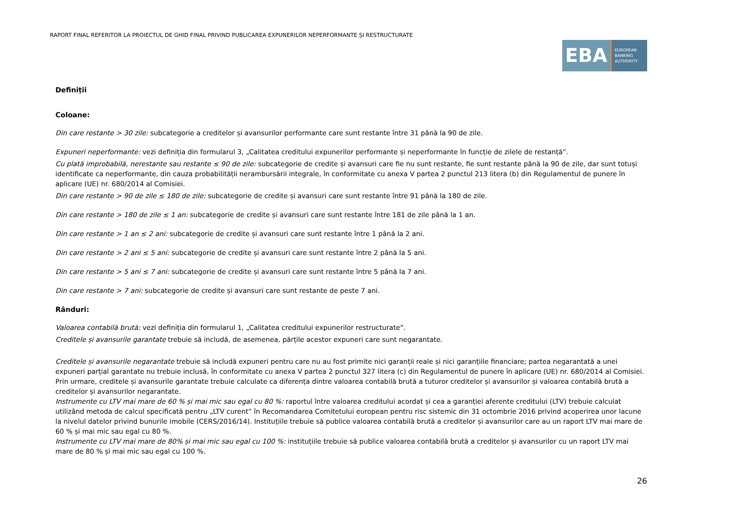RAPORT FINAL REFERITOR LA PROIECTUL DE GHID FINAL PRIVIND PUBLICAREA EXPUNERILOR NEPERFORMANTE ȘI RESTRUCTURATE
EBA
EUROPEAN
BANKING
AUTHORITY
Definiții
Coloane:
Din care restante > 30 zile: subcategorie a creditelor și avansurilor performante care sunt restante între 31 până la 90 de zile.
Expuneri neperformante: vezi definiția din formularul 3, „Calitatea creditului expunerilor performante și neperformante în funcție de zilele de restanță”.
Cu plată improbabilă, nerestante sau restante ≤ 90 de zile: subcategorie de credite și avansuri care fie nu sunt restante, fie sunt restante până la 90 de zile, dar sunt totuși identificate ca neperformante, din cauza probabilității nerambursării integrale, în conformitate cu anexa V partea 2 punctul 213 litera (b) din Regulamentul de punere în aplicare (UE) nr. 680/2014 al Comisiei.
Din care restante > 90 de zile ≤ 180 de zile: subcategorie de credite și avansuri care sunt restante între 91 până la 180 de zile.
Din care restante > 180 de zile ≤ 1 an: subcategorie de credite și avansuri care sunt restante între 181 de zile până la 1 an.
Din care restante > 1 an ≤ 2 ani: subcategorie de credite și avansuri care sunt restante între 1 până la 2 ani.
Din care restante > 2 ani ≤ 5 ani: subcategorie de credite și avansuri care sunt restante între 2 până la 5 ani.
Din care restante > 5 ani ≤ 7 ani: subcategorie de credite și avansuri care sunt restante între 5 până la 7 ani.
Din care restante > 7 ani: subcategorie de credite și avansuri care sunt restante de peste 7 ani.
Rânduri:
Valoarea contabilă brută: vezi definiția din formularul 1, „Calitatea creditului expunerilor restructurate”.
Creditele și avansurile garantate trebuie să includă, de asemenea, părțile acestor expuneri care sunt negarantate.
Creditele și avansurile negarantate trebuie să includă expuneri pentru care nu au fost primite nici garanții reale și nici garanțiile financiare; partea negarantată a unei expuneri parțial garantate nu trebuie inclusă, în conformitate cu anexa V partea 2 punctul 327 litera (c) din Regulamentul de punere în aplicare (UE) nr. 680/2014 al Comisiei.
Prin urmare, creditele și avansurile garantate trebuie calculate ca diferența dintre valoarea contabilă brută a tuturor creditelor și avansurilor și valoarea contabilă brută a creditelor și avansurilor negarantate.
Instrumente cu LTV mai mare de 60 % și mai mic sau egal cu 80 %: raportul între valoarea creditului acordat și cea a garanției aferente creditului (LTV) trebuie calculat utilizând metoda de calcul specificată pentru „LTV curent” în Recomandarea Comitetului european pentru risc sistemic din 31 octombrie 2016 privind acoperirea unor lacune la nivelul datelor privind bunurile imobile (CERS/2016/14). Instituțiile trebuie să publice valoarea contabilă brută a creditelor și avansurilor care au un raport LTV mai mare de 60 % și mai mic sau egal cu 80 %.
Instrumente cu LTV mai mare de 80% și mai mic sau egal cu 100 %: instituțiile trebuie să publice valoarea contabilă brută a creditelor și avansurilor cu un raport LTV mai mare de 80 % și mai mic sau egal cu 100 %.
26